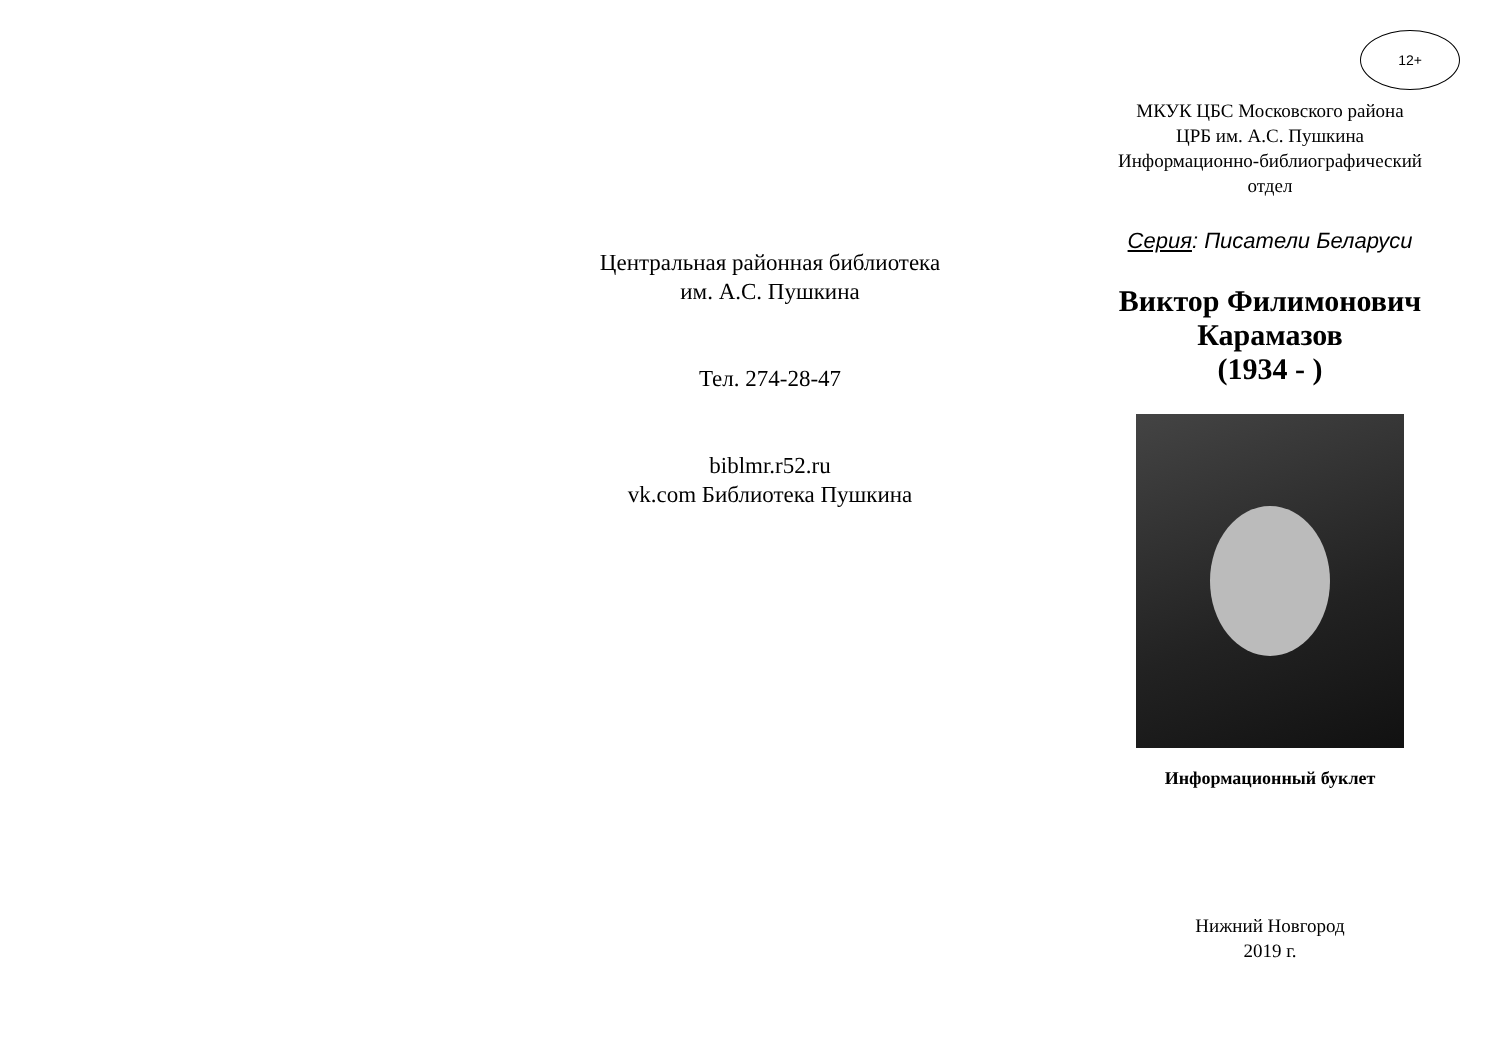Центральная районная библиотека
им. А.С. Пушкина
Тел. 274-28-47
biblmr.r52.ru
vk.com Библиотека Пушкина
12+
МКУК ЦБС Московского района
ЦРБ им. А.С. Пушкина
Информационно-библиографический
отдел
Серия: Писатели Беларуси
Виктор Филимонович
Карамазов
(1934 - )
Информационный буклет
Нижний Новгород
2019 г.